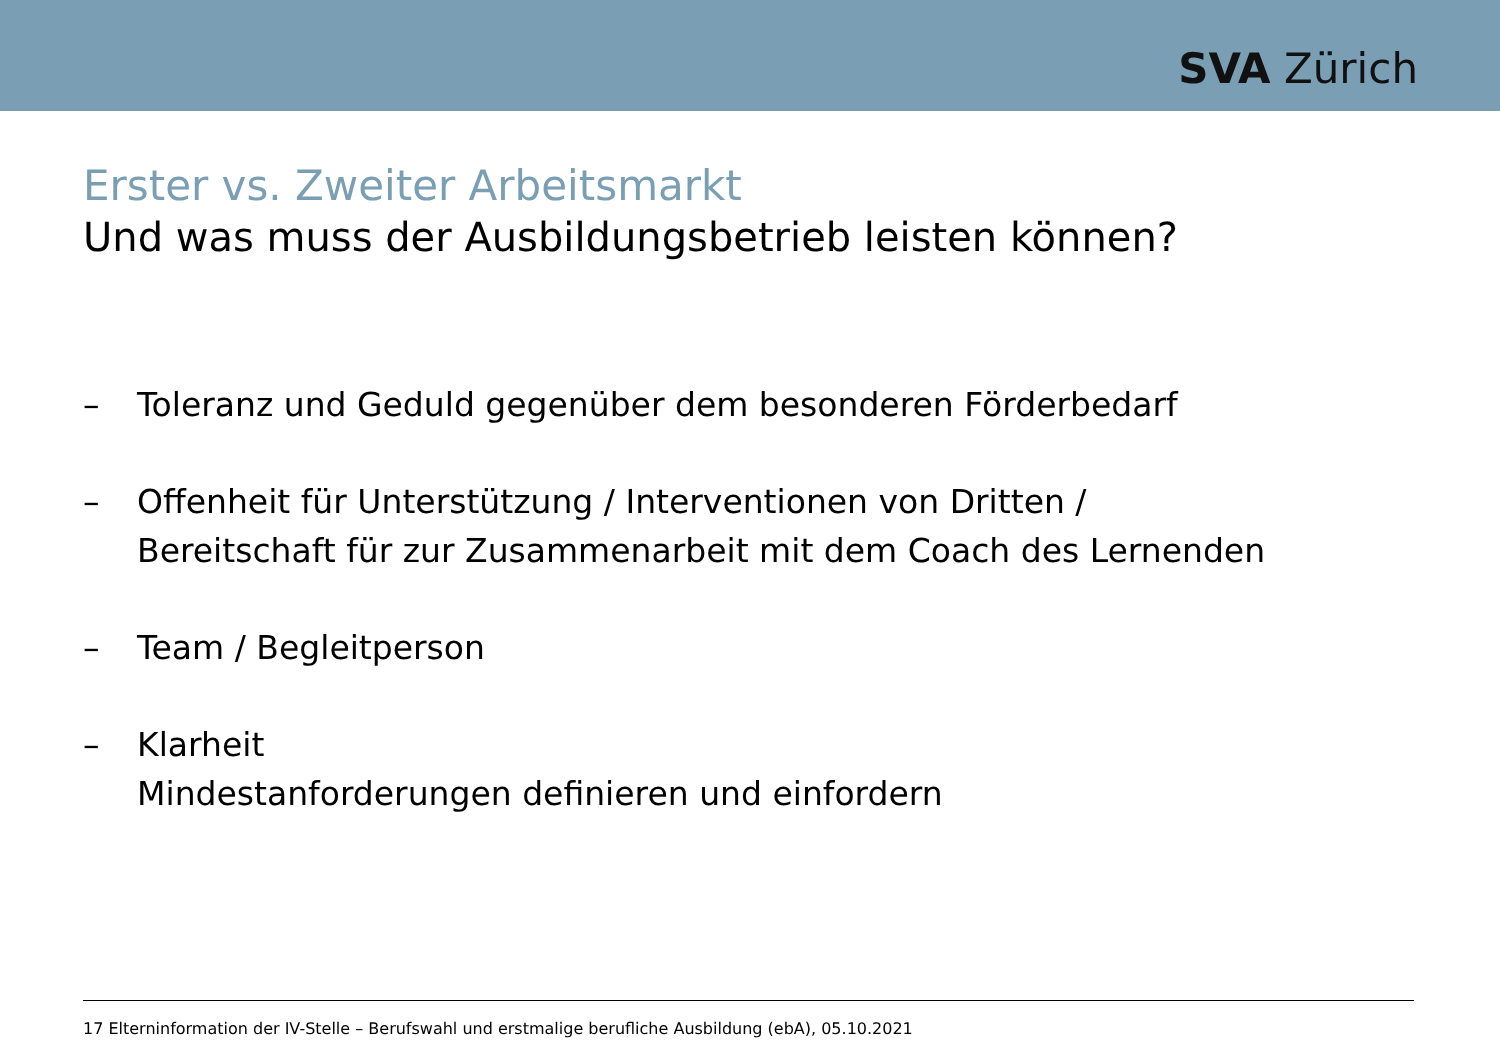SVA Zürich
Erster vs. Zweiter Arbeitsmarkt
Und was muss der Ausbildungsbetrieb leisten können?
– Toleranz und Geduld gegenüber dem besonderen Förderbedarf
– Offenheit für Unterstützung / Interventionen von Dritten /
Bereitschaft für zur Zusammenarbeit mit dem Coach des Lernenden
– Team / Begleitperson
– Klarheit
Mindestanforderungen definieren und einfordern
17 Elterninformation der IV-Stelle – Berufswahl und erstmalige berufliche Ausbildung (ebA), 05.10.2021